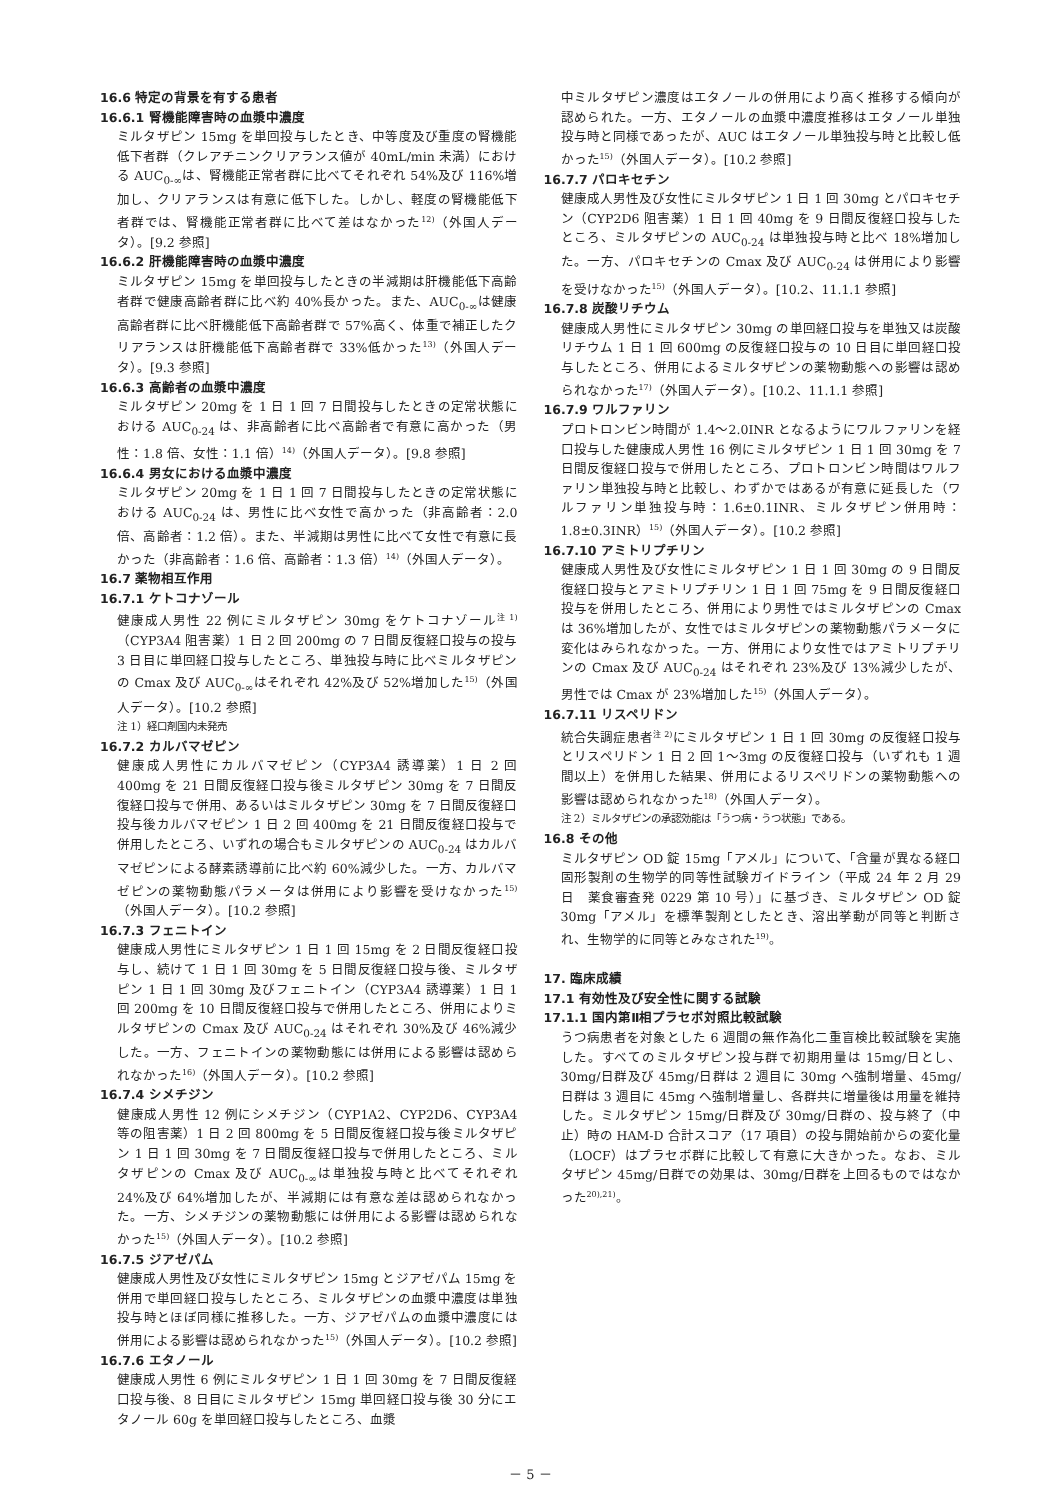16.6 特定の背景を有する患者
16.6.1 腎機能障害時の血漿中濃度
ミルタザピン 15mg を単回投与したとき、中等度及び重度の腎機能低下者群（クレアチニンクリアランス値が 40mL/min 未満）における AUC<sub>0-∞</sub>は、腎機能正常者群に比べてそれぞれ 54%及び 116%増加し、クリアランスは有意に低下した。しかし、軽度の腎機能低下者群では、腎機能正常者群に比べて差はなかった<sup>12)</sup>（外国人データ）。[9.2 参照]
16.6.2 肝機能障害時の血漿中濃度
ミルタザピン 15mg を単回投与したときの半減期は肝機能低下高齢者群で健康高齢者群に比べ約 40%長かった。また、AUC<sub>0-∞</sub>は健康高齢者群に比べ肝機能低下高齢者群で 57%高く、体重で補正したクリアランスは肝機能低下高齢者群で 33%低かった<sup>13)</sup>（外国人データ）。[9.3 参照]
16.6.3 高齢者の血漿中濃度
ミルタザピン 20mg を 1 日 1 回 7 日間投与したときの定常状態における AUC<sub>0-24</sub> は、非高齢者に比べ高齢者で有意に高かった（男性：1.8 倍、女性：1.1 倍）<sup>14)</sup>（外国人データ）。[9.8 参照]
16.6.4 男女における血漿中濃度
ミルタザピン 20mg を 1 日 1 回 7 日間投与したときの定常状態における AUC<sub>0-24</sub> は、男性に比べ女性で高かった（非高齢者：2.0 倍、高齢者：1.2 倍）。また、半減期は男性に比べて女性で有意に長かった（非高齢者：1.6 倍、高齢者：1.3 倍）<sup>14)</sup>（外国人データ）。
16.7 薬物相互作用
16.7.1 ケトコナゾール
健康成人男性 22 例にミルタザピン 30mg をケトコナゾール<sup>注 1)</sup>（CYP3A4 阻害薬）1 日 2 回 200mg の 7 日間反復経口投与の投与 3 日目に単回経口投与したところ、単独投与時に比べミルタザピンの Cmax 及び AUC<sub>0-∞</sub>はそれぞれ 42%及び 52%増加した<sup>15)</sup>（外国人データ）。[10.2 参照]
注 1）経口剤国内未発売
16.7.2 カルバマゼピン
健康成人男性にカルバマゼピン（CYP3A4 誘導薬）1 日 2 回 400mg を 21 日間反復経口投与後ミルタザピン 30mg を 7 日間反復経口投与で併用、あるいはミルタザピン 30mg を 7 日間反復経口投与後カルバマゼピン 1 日 2 回 400mg を 21 日間反復経口投与で併用したところ、いずれの場合もミルタザピンの AUC<sub>0-24</sub> はカルバマゼピンによる酵素誘導前に比べ約 60%減少した。一方、カルバマゼピンの薬物動態パラメータは併用により影響を受けなかった<sup>15)</sup>（外国人データ）。[10.2 参照]
16.7.3 フェニトイン
健康成人男性にミルタザピン 1 日 1 回 15mg を 2 日間反復経口投与し、続けて 1 日 1 回 30mg を 5 日間反復経口投与後、ミルタザピン 1 日 1 回 30mg 及びフェニトイン（CYP3A4 誘導薬）1 日 1 回 200mg を 10 日間反復経口投与で併用したところ、併用によりミルタザピンの Cmax 及び AUC<sub>0-24</sub> はそれぞれ 30%及び 46%減少した。一方、フェニトインの薬物動態には併用による影響は認められなかった<sup>16)</sup>（外国人データ）。[10.2 参照]
16.7.4 シメチジン
健康成人男性 12 例にシメチジン（CYP1A2、CYP2D6、CYP3A4 等の阻害薬）1 日 2 回 800mg を 5 日間反復経口投与後ミルタザピン 1 日 1 回 30mg を 7 日間反復経口投与で併用したところ、ミルタザピンの Cmax 及び AUC<sub>0-∞</sub>は単独投与時と比べてそれぞれ 24%及び 64%増加したが、半減期には有意な差は認められなかった。一方、シメチジンの薬物動態には併用による影響は認められなかった<sup>15)</sup>（外国人データ）。[10.2 参照]
16.7.5 ジアゼパム
健康成人男性及び女性にミルタザピン 15mg とジアゼパム 15mg を併用で単回経口投与したところ、ミルタザピンの血漿中濃度は単独投与時とほぼ同様に推移した。一方、ジアゼパムの血漿中濃度には併用による影響は認められなかった<sup>15)</sup>（外国人データ）。[10.2 参照]
16.7.6 エタノール
健康成人男性 6 例にミルタザピン 1 日 1 回 30mg を 7 日間反復経口投与後、8 日目にミルタザピン 15mg 単回経口投与後 30 分にエタノール 60g を単回経口投与したところ、血漿
中ミルタザピン濃度はエタノールの併用により高く推移する傾向が認められた。一方、エタノールの血漿中濃度推移はエタノール単独投与時と同様であったが、AUC はエタノール単独投与時と比較し低かった<sup>15)</sup>（外国人データ）。[10.2 参照]
16.7.7 パロキセチン
健康成人男性及び女性にミルタザピン 1 日 1 回 30mg とパロキセチン（CYP2D6 阻害薬）1 日 1 回 40mg を 9 日間反復経口投与したところ、ミルタザピンの AUC<sub>0-24</sub> は単独投与時と比べ 18%増加した。一方、パロキセチンの Cmax 及び AUC<sub>0-24</sub> は併用により影響を受けなかった<sup>15)</sup>（外国人データ）。[10.2、11.1.1 参照]
16.7.8 炭酸リチウム
健康成人男性にミルタザピン 30mg の単回経口投与を単独又は炭酸リチウム 1 日 1 回 600mg の反復経口投与の 10 日目に単回経口投与したところ、併用によるミルタザピンの薬物動態への影響は認められなかった<sup>17)</sup>（外国人データ）。[10.2、11.1.1 参照]
16.7.9 ワルファリン
プロトロンビン時間が 1.4～2.0INR となるようにワルファリンを経口投与した健康成人男性 16 例にミルタザピン 1 日 1 回 30mg を 7 日間反復経口投与で併用したところ、プロトロンビン時間はワルファリン単独投与時と比較し、わずかではあるが有意に延長した（ワルファリン単独投与時：1.6±0.1INR、ミルタザピン併用時：1.8±0.3INR）<sup>15)</sup>（外国人データ）。[10.2 参照]
16.7.10 アミトリプチリン
健康成人男性及び女性にミルタザピン 1 日 1 回 30mg の 9 日間反復経口投与とアミトリプチリン 1 日 1 回 75mg を 9 日間反復経口投与を併用したところ、併用により男性ではミルタザピンの Cmax は 36%増加したが、女性ではミルタザピンの薬物動態パラメータに変化はみられなかった。一方、併用により女性ではアミトリプチリンの Cmax 及び AUC<sub>0-24</sub> はそれぞれ 23%及び 13%減少したが、男性では Cmax が 23%増加した<sup>15)</sup>（外国人データ）。
16.7.11 リスペリドン
統合失調症患者<sup>注 2)</sup>にミルタザピン 1 日 1 回 30mg の反復経口投与とリスペリドン 1 日 2 回 1～3mg の反復経口投与（いずれも 1 週間以上）を併用した結果、併用によるリスペリドンの薬物動態への影響は認められなかった<sup>18)</sup>（外国人データ）。
注 2）ミルタザピンの承認効能は「うつ病・うつ状態」である。
16.8 その他
ミルタザピン OD 錠 15mg「アメル」について、「含量が異なる経口固形製剤の生物学的同等性試験ガイドライン（平成 24 年 2 月 29 日　薬食審査発 0229 第 10 号）」に基づき、ミルタザピン OD 錠 30mg「アメル」を標準製剤としたとき、溶出挙動が同等と判断され、生物学的に同等とみなされた<sup>19)</sup>。
17. 臨床成績
17.1 有効性及び安全性に関する試験
17.1.1 国内第Ⅱ相プラセボ対照比較試験
うつ病患者を対象とした 6 週間の無作為化二重盲検比較試験を実施した。すべてのミルタザピン投与群で初期用量は 15mg/日とし、30mg/日群及び 45mg/日群は 2 週目に 30mg へ強制増量、45mg/日群は 3 週目に 45mg へ強制増量し、各群共に増量後は用量を維持した。ミルタザピン 15mg/日群及び 30mg/日群の、投与終了（中止）時の HAM-D 合計スコア（17 項目）の投与開始前からの変化量（LOCF）はプラセボ群に比較して有意に大きかった。なお、ミルタザピン 45mg/日群での効果は、30mg/日群を上回るものではなかった<sup>20),21)</sup>。
－ 5 －